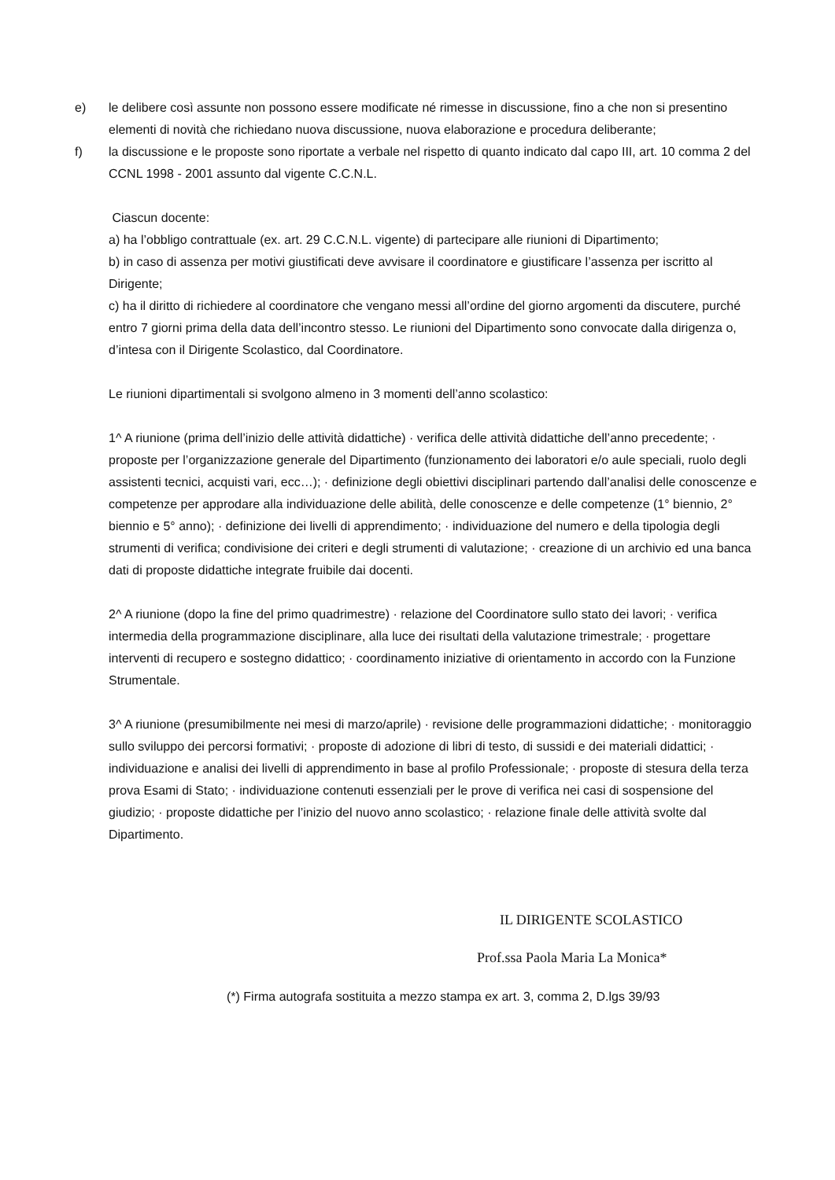e) le delibere così assunte non possono essere modificate né rimesse in discussione, fino a che non si presentino elementi di novità che richiedano nuova discussione, nuova elaborazione e procedura deliberante;
f) la discussione e le proposte sono riportate a verbale nel rispetto di quanto indicato dal capo III, art. 10 comma 2 del CCNL 1998 - 2001 assunto dal vigente C.C.N.L.
Ciascun docente:
a) ha l’obbligo contrattuale (ex. art. 29 C.C.N.L. vigente) di partecipare alle riunioni di Dipartimento;
b) in caso di assenza per motivi giustificati deve avvisare il coordinatore e giustificare l’assenza per iscritto al Dirigente;
c) ha il diritto di richiedere al coordinatore che vengano messi all’ordine del giorno argomenti da discutere, purché entro 7 giorni prima della data dell’incontro stesso. Le riunioni del Dipartimento sono convocate dalla dirigenza o, d’intesa con il Dirigente Scolastico, dal Coordinatore.
Le riunioni dipartimentali si svolgono almeno in 3 momenti dell’anno scolastico:
1^ A riunione (prima dell’inizio delle attività didattiche) · verifica delle attività didattiche dell’anno precedente; · proposte per l’organizzazione generale del Dipartimento (funzionamento dei laboratori e/o aule speciali, ruolo degli assistenti tecnici, acquisti vari, ecc…); · definizione degli obiettivi disciplinari partendo dall’analisi delle conoscenze e competenze per approdare alla individuazione delle abilità, delle conoscenze e delle competenze (1° biennio, 2° biennio e 5° anno); · definizione dei livelli di apprendimento; · individuazione del numero e della tipologia degli strumenti di verifica; condivisione dei criteri e degli strumenti di valutazione; · creazione di un archivio ed una banca dati di proposte didattiche integrate fruibile dai docenti.
2^ A riunione (dopo la fine del primo quadrimestre) · relazione del Coordinatore sullo stato dei lavori; · verifica intermedia della programmazione disciplinare, alla luce dei risultati della valutazione trimestrale; · progettare interventi di recupero e sostegno didattico; · coordinamento iniziative di orientamento in accordo con la Funzione Strumentale.
3^ A riunione (presumibilmente nei mesi di marzo/aprile) · revisione delle programmazioni didattiche; · monitoraggio sullo sviluppo dei percorsi formativi; · proposte di adozione di libri di testo, di sussidi e dei materiali didattici; · individuazione e analisi dei livelli di apprendimento in base al profilo Professionale; · proposte di stesura della terza prova Esami di Stato; · individuazione contenuti essenziali per le prove di verifica nei casi di sospensione del giudizio; · proposte didattiche per l’inizio del nuovo anno scolastico; · relazione finale delle attività svolte dal Dipartimento.
IL DIRIGENTE SCOLASTICO
Prof.ssa Paola Maria La Monica*
(*) Firma autografa sostituita a mezzo stampa ex art. 3, comma 2, D.lgs 39/93